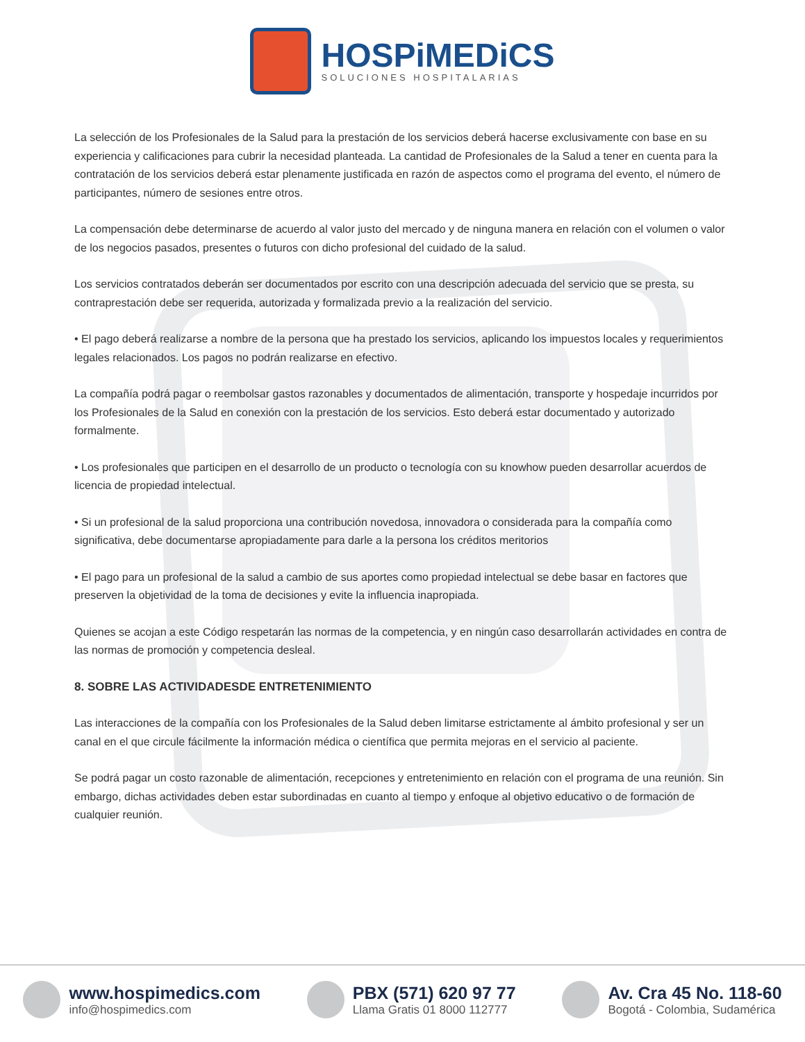HOSPiMEDiCS
SOLUCIONES HOSPITALARIAS
La selección de los Profesionales de la Salud para la prestación de los servicios deberá hacerse exclusivamente con base en su experiencia y calificaciones para cubrir la necesidad planteada. La cantidad de Profesionales de la Salud a tener en cuenta para la contratación de los servicios deberá estar plenamente justificada en razón de aspectos como el programa del evento, el número de participantes, número de sesiones entre otros.
La compensación debe determinarse de acuerdo al valor justo del mercado y de ninguna manera en relación con el volumen o valor de los negocios pasados, presentes o futuros con dicho profesional del cuidado de la salud.
Los servicios contratados deberán ser documentados por escrito con una descripción adecuada del servicio que se presta, su contraprestación debe ser requerida, autorizada y formalizada previo a la realización del servicio.
• El pago deberá realizarse a nombre de la persona que ha prestado los servicios, aplicando los impuestos locales y requerimientos legales relacionados. Los pagos no podrán realizarse en efectivo.
La compañía podrá pagar o reembolsar gastos razonables y documentados de alimentación, transporte y hospedaje incurridos por los Profesionales de la Salud en conexión con la prestación de los servicios. Esto deberá estar documentado y autorizado formalmente.
• Los profesionales que participen en el desarrollo de un producto o tecnología con su knowhow pueden desarrollar acuerdos de licencia de propiedad intelectual.
• Si un profesional de la salud proporciona una contribución novedosa, innovadora o considerada para la compañía como significativa, debe documentarse apropiadamente para darle a la persona los créditos meritorios
• El pago para un profesional de la salud a cambio de sus aportes como propiedad intelectual se debe basar en factores que preserven la objetividad de la toma de decisiones y evite la influencia inapropiada.
Quienes se acojan a este Código respetarán las normas de la competencia, y en ningún caso desarrollarán actividades en contra de las normas de promoción y competencia desleal.
8. SOBRE LAS ACTIVIDADESDE ENTRETENIMIENTO
Las interacciones de la compañía con los Profesionales de la Salud deben limitarse estrictamente al ámbito profesional y ser un canal en el que circule fácilmente la información médica o científica que permita mejoras en el servicio al paciente.
Se podrá pagar un costo razonable de alimentación, recepciones y entretenimiento en relación con el programa de una reunión. Sin embargo, dichas actividades deben estar subordinadas en cuanto al tiempo y enfoque al objetivo educativo o de formación de cualquier reunión.
www.hospimedics.com
info@hospimedics.com
PBX (571) 620 97 77
Llama Gratis 01 8000 112777
Av. Cra 45 No. 118-60
Bogotá - Colombia, Sudamérica